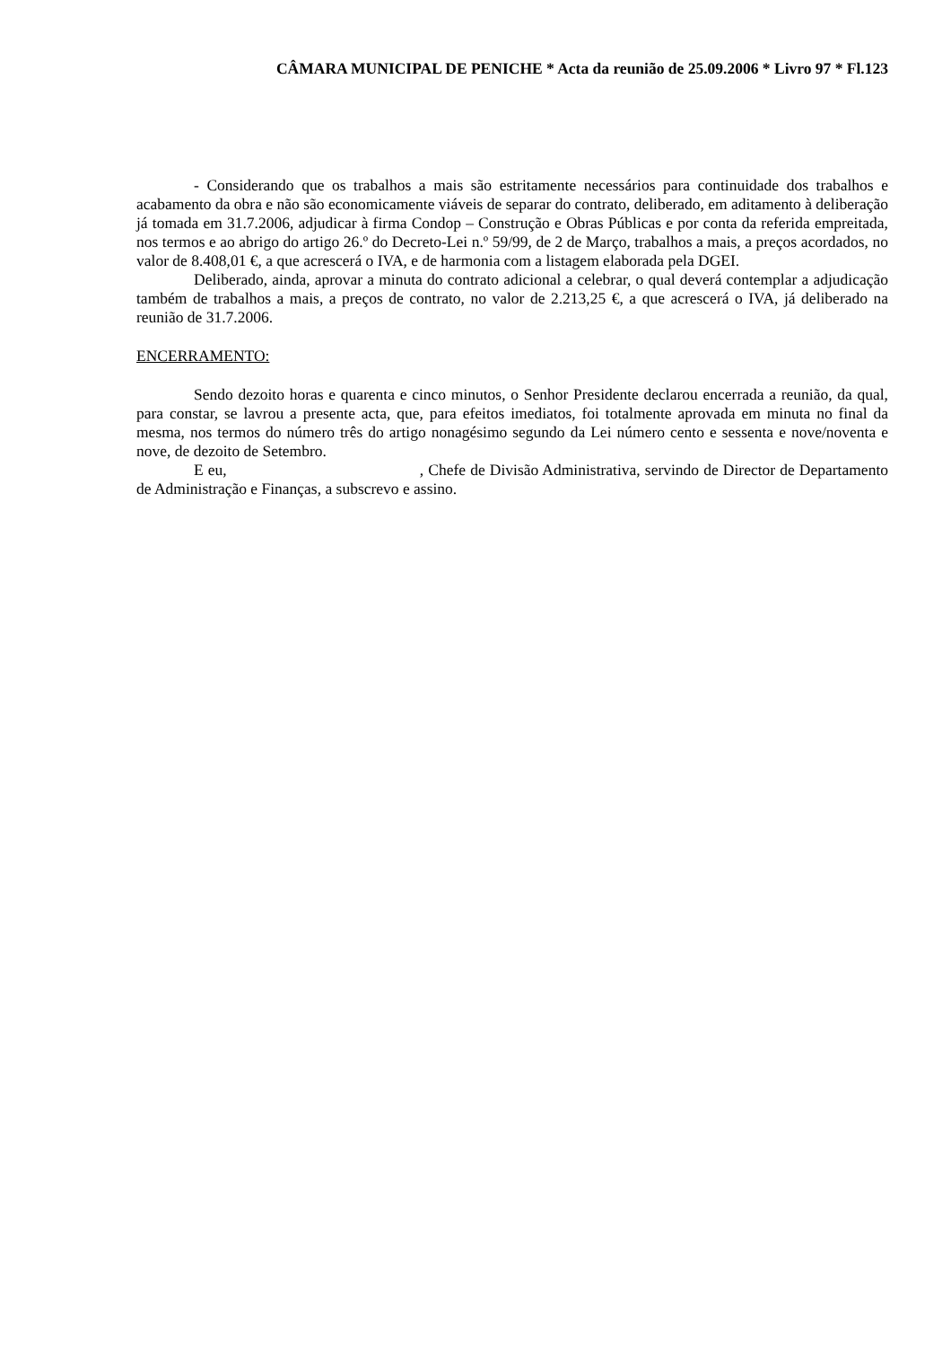CÂMARA MUNICIPAL DE PENICHE * Acta da reunião de 25.09.2006 * Livro 97 * Fl.123
- Considerando que os trabalhos a mais são estritamente necessários para continuidade dos trabalhos e acabamento da obra e não são economicamente viáveis de separar do contrato, deliberado, em aditamento à deliberação já tomada em 31.7.2006, adjudicar à firma Condop – Construção e Obras Públicas e por conta da referida empreitada, nos termos e ao abrigo do artigo 26.º do Decreto-Lei n.º 59/99, de 2 de Março, trabalhos a mais, a preços acordados, no valor de 8.408,01 €, a que acrescerá o IVA, e de harmonia com a listagem elaborada pela DGEI.
Deliberado, ainda, aprovar a minuta do contrato adicional a celebrar, o qual deverá contemplar a adjudicação também de trabalhos a mais, a preços de contrato, no valor de 2.213,25 €, a que acrescerá o IVA, já deliberado na reunião de 31.7.2006.
ENCERRAMENTO:
Sendo dezoito horas e quarenta e cinco minutos, o Senhor Presidente declarou encerrada a reunião, da qual, para constar, se lavrou a presente acta, que, para efeitos imediatos, foi totalmente aprovada em minuta no final da mesma, nos termos do número três do artigo nonagésimo segundo da Lei número cento e sessenta e nove/noventa e nove, de dezoito de Setembro.
E eu, , Chefe de Divisão Administrativa, servindo de Director de Departamento de Administração e Finanças, a subscrevo e assino.